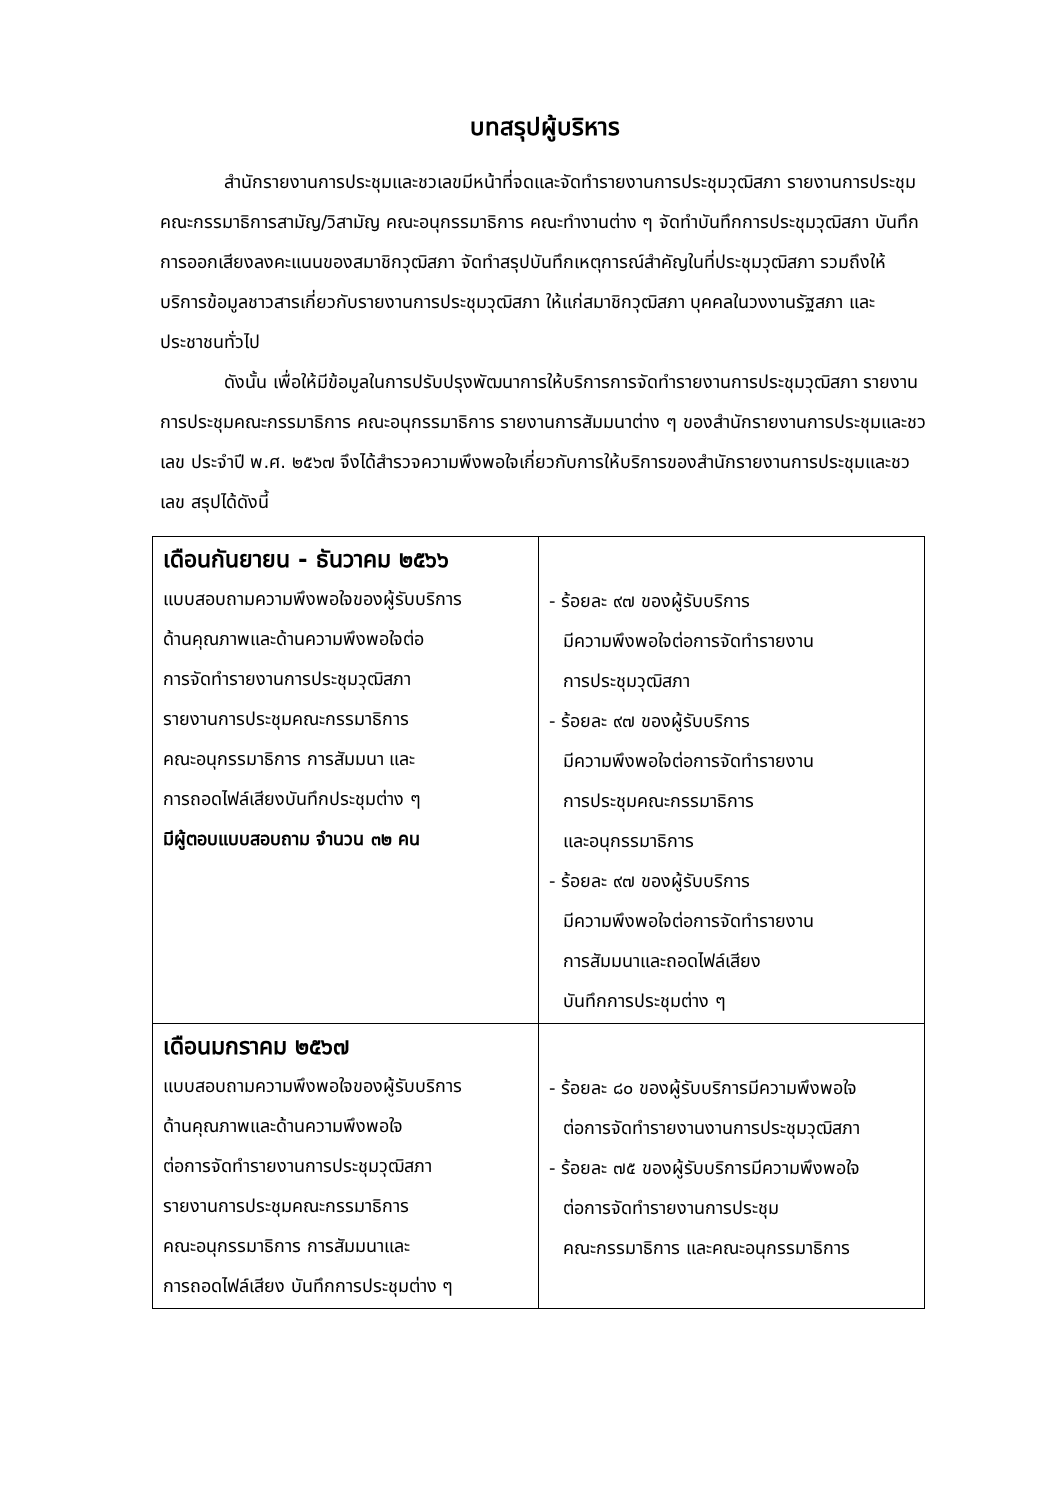บทสรุปผู้บริหาร
สำนักรายงานการประชุมและชวเลขมีหน้าที่จดและจัดทำรายงานการประชุมวุฒิสภา รายงานการประชุมคณะกรรมาธิการสามัญ/วิสามัญ คณะอนุกรรมาธิการ คณะทำงานต่าง ๆ จัดทำบันทึกการประชุมวุฒิสภา บันทึกการออกเสียงลงคะแนนของสมาชิกวุฒิสภา จัดทำสรุปบันทึกเหตุการณ์สำคัญในที่ประชุมวุฒิสภา รวมถึงให้บริการข้อมูลชาวสารเกี่ยวกับรายงานการประชุมวุฒิสภา ให้แก่สมาชิกวุฒิสภา บุคคลในวงงานรัฐสภา และประชาชนทั่วไป
ดังนั้น เพื่อให้มีข้อมูลในการปรับปรุงพัฒนาการให้บริการการจัดทำรายงานการประชุมวุฒิสภา รายงานการประชุมคณะกรรมาธิการ คณะอนุกรรมาธิการ รายงานการสัมมนาต่าง ๆ ของสำนักรายงานการประชุมและชวเลข ประจำปี พ.ศ. ๒๕๖๗ จึงได้สำรวจความพึงพอใจเกี่ยวกับการให้บริการของสำนักรายงานการประชุมและชวเลข สรุปได้ดังนี้
| เดือนกันยายน - ธันวาคม ๒๕๖๖ แบบสอบถามความพึงพอใจของผู้รับบริการ ด้านคุณภาพและด้านความพึงพอใจต่อ การจัดทำรายงานการประชุมวุฒิสภา รายงานการประชุมคณะกรรมาธิการ คณะอนุกรรมาธิการ การสัมมนา และ การถอดไฟล์เสียงบันทึกประชุมต่าง ๆ มีผู้ตอบแบบสอบถาม จำนวน ๓๒ คน | - ร้อยละ ๙๗ ของผู้รับบริการ มีความพึงพอใจต่อการจัดทำรายงาน การประชุมวุฒิสภา - ร้อยละ ๙๗ ของผู้รับบริการ มีความพึงพอใจต่อการจัดทำรายงาน การประชุมคณะกรรมาธิการ และอนุกรรมาธิการ - ร้อยละ ๙๗ ของผู้รับบริการ มีความพึงพอใจต่อการจัดทำรายงาน การสัมมนาและถอดไฟล์เสียง บันทึกการประชุมต่าง ๆ |
| เดือนมกราคม ๒๕๖๗ แบบสอบถามความพึงพอใจของผู้รับบริการ ด้านคุณภาพและด้านความพึงพอใจ ต่อการจัดทำรายงานการประชุมวุฒิสภา รายงานการประชุมคณะกรรมาธิการ คณะอนุกรรมาธิการ การสัมมนาและ การถอดไฟล์เสียง บันทึกการประชุมต่าง ๆ | - ร้อยละ ๘๐ ของผู้รับบริการมีความพึงพอใจ ต่อการจัดทำรายงานงานการประชุมวุฒิสภา - ร้อยละ ๗๕ ของผู้รับบริการมีความพึงพอใจ ต่อการจัดทำรายงานการประชุม คณะกรรมาธิการ และคณะอนุกรรมาธิการ |